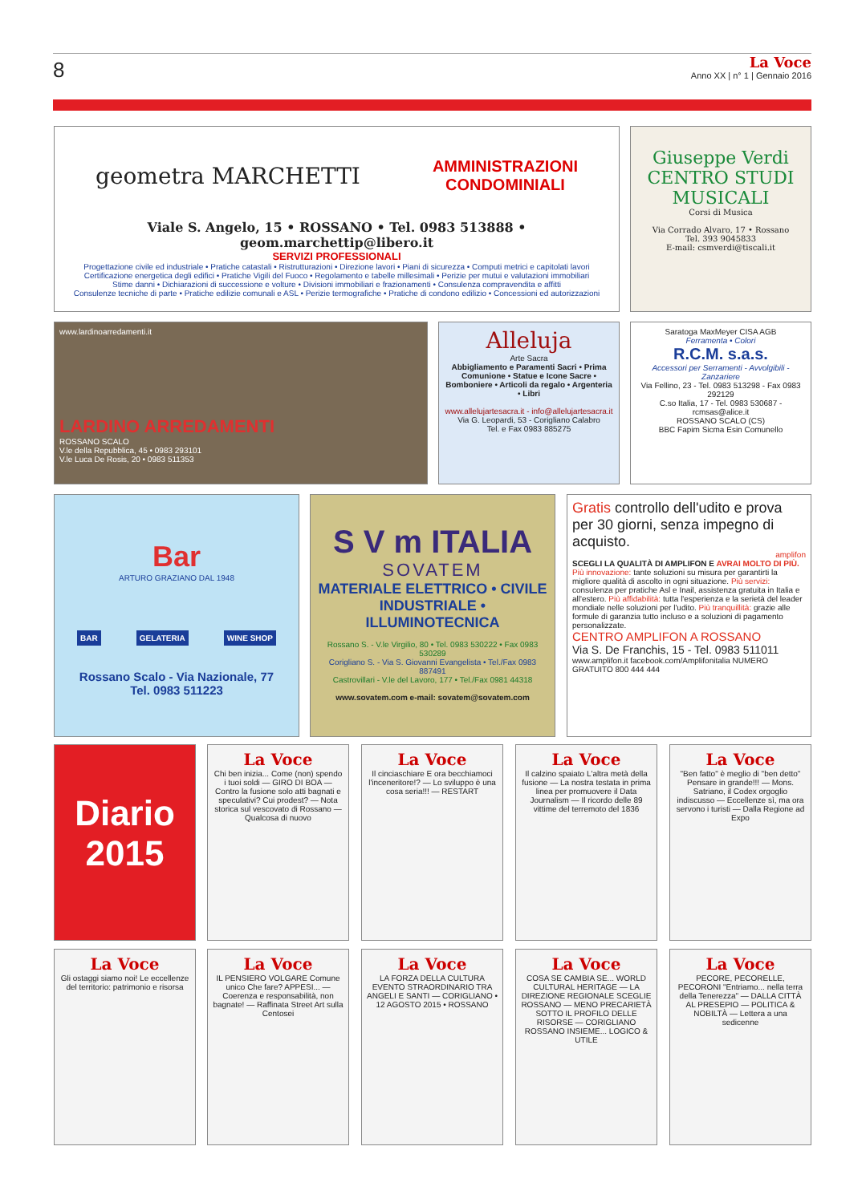8
La Voce
Anno XX | n° 1 | Gennaio 2016
geometra MARCHETTI
AMMINISTRAZIONI
CONDOMINIALI
Viale S. Angelo, 15 • ROSSANO • Tel. 0983 513888 • geom.marchettip@libero.it
SERVIZI PROFESSIONALI
Progettazione civile ed industriale • Pratiche catastali • Ristrutturazioni • Direzione lavori • Piani di sicurezza • Computi metrici e capitolati lavori
Certificazione energetica degli edifici • Pratiche Vigili del Fuoco • Regolamento e tabelle millesimali • Perizie per mutui e valutazioni immobiliari
Stime danni • Dichiarazioni di successione e volture • Divisioni immobiliari e frazionamenti • Consulenza compravendita e affitti
Consulenze tecniche di parte • Pratiche edilizie comunali e ASL • Perizie termografiche • Pratiche di condono edilizio • Concessioni ed autorizzazioni
Giuseppe Verdi
CENTRO STUDI MUSICALI
Corsi di Musica
Via Corrado Alvaro, 17 • Rossano
Tel. 393 9045833
E-mail: csmverdi@tiscali.it
www.lardinoarredamenti.it
LARDINO ARREDAMENTI
ROSSANO SCALO
V.le della Repubblica, 45 • 0983 293101
V.le Luca De Rosis, 20 • 0983 511353
Alleluja
Arte Sacra
Abbigliamento e Paramenti Sacri • Prima Comunione • Statue e Icone Sacre • Bomboniere • Articoli da regalo • Argenteria • Libri
www.allelujartesacra.it - info@allelujartesacra.it
Via G. Leopardi, 53 - Corigliano Calabro
Tel. e Fax 0983 885275
Saratoga MaxMeyer CISA AGB
Ferramenta • Colori
R.C.M. s.a.s.
Accessori per Serramenti - Avvolgibili - Zanzariere
Via Fellino, 23 - Tel. 0983 513298 - Fax 0983 292129
C.so Italia, 17 - Tel. 0983 530687 - rcmsas@alice.it
ROSSANO SCALO (CS)
BBC Fapim Sicma Esin Comunello
Bar
ARTURO GRAZIANO DAL 1948
BAR GELATERIA WINE SHOP
Rossano Scalo - Via Nazionale, 77
Tel. 0983 511223
S V m ITALIA
SOVATEM
MATERIALE ELETTRICO • CIVILE
INDUSTRIALE • ILLUMINOTECNICA
Rossano S. - V.le Virgilio, 80 • Tel. 0983 530222 • Fax 0983 530289
Corigliano S. - Via S. Giovanni Evangelista • Tel./Fax 0983 887491
Castrovillari - V.le del Lavoro, 177 • Tel./Fax 0981 44318
www.sovatem.com e-mail: sovatem@sovatem.com
Gratis controllo dell'udito e prova per 30 giorni, senza impegno di acquisto.
amplifon
SCEGLI LA QUALITÀ DI AMPLIFON E AVRAI MOLTO DI PIÙ.
Più innovazione: tante soluzioni su misura per garantirti la migliore qualità di ascolto in ogni situazione. Più servizi: consulenza per pratiche Asl e Inail, assistenza gratuita in Italia e all'estero. Più affidabilità: tutta l'esperienza e la serietà del leader mondiale nelle soluzioni per l'udito. Più tranquillità: grazie alle formule di garanzia tutto incluso e a soluzioni di pagamento personalizzate.
CENTRO AMPLIFON A ROSSANO
Via S. De Franchis, 15 - Tel. 0983 511011
www.amplifon.it facebook.com/Amplifonitalia NUMERO GRATUITO 800 444 444
Diario
2015
La Voce
Chi ben inizia... Come (non) spendo i tuoi soldi — GIRO DI BOA — Contro la fusione solo atti bagnati e speculativi? Cui prodest? — Nota storica sul vescovato di Rossano — Qualcosa di nuovo
La Voce
Il cinciaschiare E ora becchiamoci l'inceneritore!? — Lo sviluppo è una cosa seria!!! — RESTART
La Voce
Il calzino spaiato L'altra metà della fusione — La nostra testata in prima linea per promuovere il Data Journalism — Il ricordo delle 89 vittime del terremoto del 1836
La Voce
"Ben fatto" è meglio di "ben detto" Pensare in grande!!! — Mons. Satriano, il Codex orgoglio indiscusso — Eccellenze sì, ma ora servono i turisti — Dalla Regione ad Expo
La Voce
Gli ostaggi siamo noi! Le eccellenze del territorio: patrimonio e risorsa
La Voce
IL PENSIERO VOLGARE Comune unico Che fare? APPESI... — Coerenza e responsabilità, non bagnate! — Raffinata Street Art sulla Centosei
La Voce
LA FORZA DELLA CULTURA EVENTO STRAORDINARIO TRA ANGELI E SANTI — CORIGLIANO • 12 AGOSTO 2015 • ROSSANO
La Voce
COSA SE CAMBIA SE... WORLD CULTURAL HERITAGE — LA DIREZIONE REGIONALE SCEGLIE ROSSANO — MENO PRECARIETÀ SOTTO IL PROFILO DELLE RISORSE — CORIGLIANO ROSSANO INSIEME... LOGICO & UTILE
La Voce
PECORE, PECORELLE, PECORONI "Entriamo... nella terra della Tenerezza" — DALLA CITTÀ AL PRESEPIO — POLITICA & NOBILTÀ — Lettera a una sedicenne